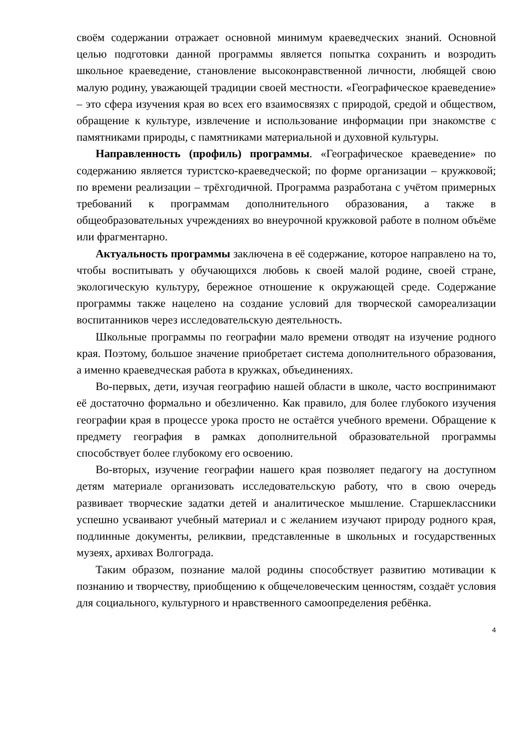своём содержании отражает основной минимум краеведческих знаний. Основной целью подготовки данной программы является попытка сохранить и возродить школьное краеведение, становление высоконравственной личности, любящей свою малую родину, уважающей традиции своей местности. «Географическое краеведение» – это сфера изучения края во всех его взаимосвязях с природой, средой и обществом, обращение к культуре, извлечение и использование информации при знакомстве с памятниками природы, с памятниками материальной и духовной культуры.
Направленность (профиль) программы. «Географическое краеведение» по содержанию является туристско-краеведческой; по форме организации – кружковой; по времени реализации – трёхгодичной. Программа разработана с учётом примерных требований к программам дополнительного образования, а также в общеобразовательных учреждениях во внеурочной кружковой работе в полном объёме или фрагментарно.
Актуальность программы заключена в её содержание, которое направлено на то, чтобы воспитывать у обучающихся любовь к своей малой родине, своей стране, экологическую культуру, бережное отношение к окружающей среде. Содержание программы также нацелено на создание условий для творческой самореализации воспитанников через исследовательскую деятельность.
Школьные программы по географии мало времени отводят на изучение родного края. Поэтому, большое значение приобретает система дополнительного образования, а именно краеведческая работа в кружках, объединениях.
Во-первых, дети, изучая географию нашей области в школе, часто воспринимают её достаточно формально и обезличенно. Как правило, для более глубокого изучения географии края в процессе урока просто не остаётся учебного времени. Обращение к предмету география в рамках дополнительной образовательной программы способствует более глубокому его освоению.
Во-вторых, изучение географии нашего края позволяет педагогу на доступном детям материале организовать исследовательскую работу, что в свою очередь развивает творческие задатки детей и аналитическое мышление. Старшеклассники успешно усваивают учебный материал и с желанием изучают природу родного края, подлинные документы, реликвии, представленные в школьных и государственных музеях, архивах Волгограда.
Таким образом, познание малой родины способствует развитию мотивации к познанию и творчеству, приобщению к общечеловеческим ценностям, создаёт условия для социального, культурного и нравственного самоопределения ребёнка.
4